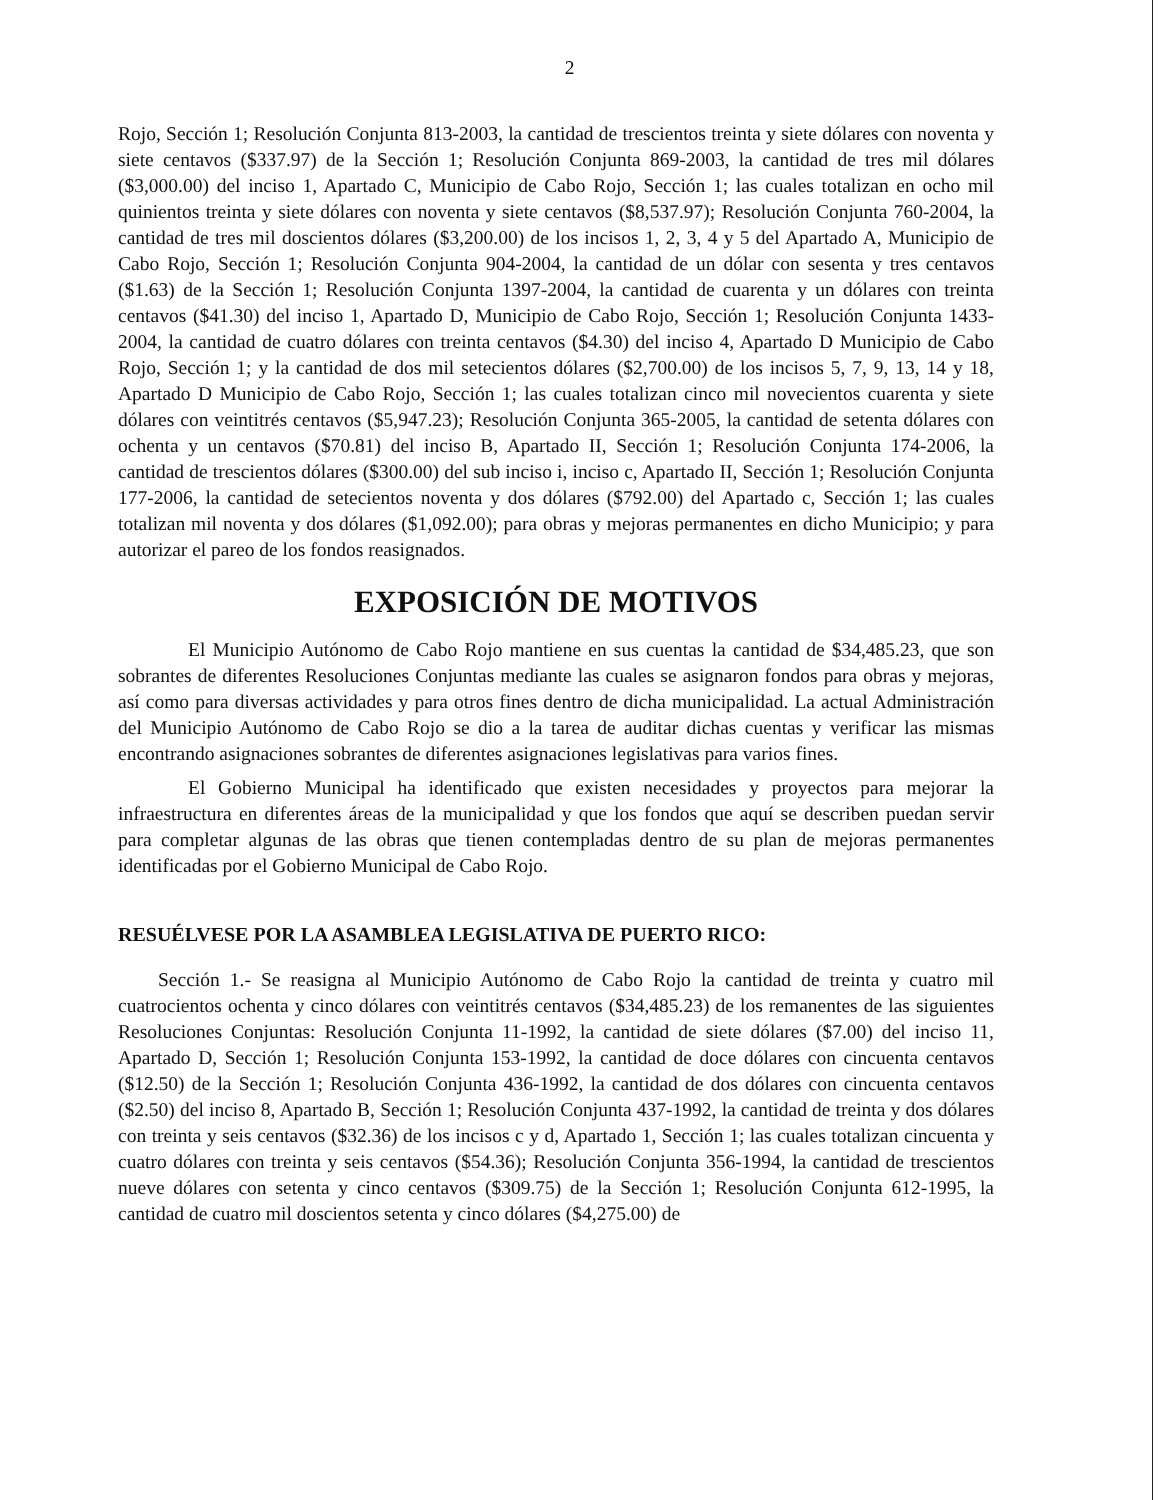2
Rojo, Sección 1; Resolución Conjunta 813-2003, la cantidad de trescientos treinta y siete dólares con noventa y siete centavos ($337.97) de la Sección 1; Resolución Conjunta 869-2003, la cantidad de tres mil dólares ($3,000.00) del inciso 1, Apartado C, Municipio de Cabo Rojo, Sección 1; las cuales totalizan en ocho mil quinientos treinta y siete dólares con noventa y siete centavos ($8,537.97); Resolución Conjunta 760-2004, la cantidad de tres mil doscientos dólares ($3,200.00) de los incisos 1, 2, 3, 4 y 5 del Apartado A, Municipio de Cabo Rojo, Sección 1; Resolución Conjunta 904-2004, la cantidad de un dólar con sesenta y tres centavos ($1.63) de la Sección 1; Resolución Conjunta 1397-2004, la cantidad de cuarenta y un dólares con treinta centavos ($41.30) del inciso 1, Apartado D, Municipio de Cabo Rojo, Sección 1; Resolución Conjunta 1433-2004, la cantidad de cuatro dólares con treinta centavos ($4.30) del inciso 4, Apartado D Municipio de Cabo Rojo, Sección 1; y la cantidad de dos mil setecientos dólares ($2,700.00) de los incisos 5, 7, 9, 13, 14 y 18, Apartado D Municipio de Cabo Rojo, Sección 1; las cuales totalizan cinco mil novecientos cuarenta y siete dólares con veintitrés centavos ($5,947.23); Resolución Conjunta 365-2005, la cantidad de setenta dólares con ochenta y un centavos ($70.81) del inciso B, Apartado II, Sección 1; Resolución Conjunta 174-2006, la cantidad de trescientos dólares ($300.00) del sub inciso i, inciso c, Apartado II, Sección 1; Resolución Conjunta 177-2006, la cantidad de setecientos noventa y dos dólares ($792.00) del Apartado c, Sección 1; las cuales totalizan mil noventa y dos dólares ($1,092.00); para obras y mejoras permanentes en dicho Municipio; y para autorizar el pareo de los fondos reasignados.
EXPOSICIÓN DE MOTIVOS
El Municipio Autónomo de Cabo Rojo mantiene en sus cuentas la cantidad de $34,485.23, que son sobrantes de diferentes Resoluciones Conjuntas mediante las cuales se asignaron fondos para obras y mejoras, así como para diversas actividades y para otros fines dentro de dicha municipalidad. La actual Administración del Municipio Autónomo de Cabo Rojo se dio a la tarea de auditar dichas cuentas y verificar las mismas encontrando asignaciones sobrantes de diferentes asignaciones legislativas para varios fines.
El Gobierno Municipal ha identificado que existen necesidades y proyectos para mejorar la infraestructura en diferentes áreas de la municipalidad y que los fondos que aquí se describen puedan servir para completar algunas de las obras que tienen contempladas dentro de su plan de mejoras permanentes identificadas por el Gobierno Municipal de Cabo Rojo.
RESUÉLVESE POR LA ASAMBLEA LEGISLATIVA DE PUERTO RICO:
Sección 1.- Se reasigna al Municipio Autónomo de Cabo Rojo la cantidad de treinta y cuatro mil cuatrocientos ochenta y cinco dólares con veintitrés centavos ($34,485.23) de los remanentes de las siguientes Resoluciones Conjuntas: Resolución Conjunta 11-1992, la cantidad de siete dólares ($7.00) del inciso 11, Apartado D, Sección 1; Resolución Conjunta 153-1992, la cantidad de doce dólares con cincuenta centavos ($12.50) de la Sección 1; Resolución Conjunta 436-1992, la cantidad de dos dólares con cincuenta centavos ($2.50) del inciso 8, Apartado B, Sección 1; Resolución Conjunta 437-1992, la cantidad de treinta y dos dólares con treinta y seis centavos ($32.36) de los incisos c y d, Apartado 1, Sección 1; las cuales totalizan cincuenta y cuatro dólares con treinta y seis centavos ($54.36); Resolución Conjunta 356-1994, la cantidad de trescientos nueve dólares con setenta y cinco centavos ($309.75) de la Sección 1; Resolución Conjunta 612-1995, la cantidad de cuatro mil doscientos setenta y cinco dólares ($4,275.00) de